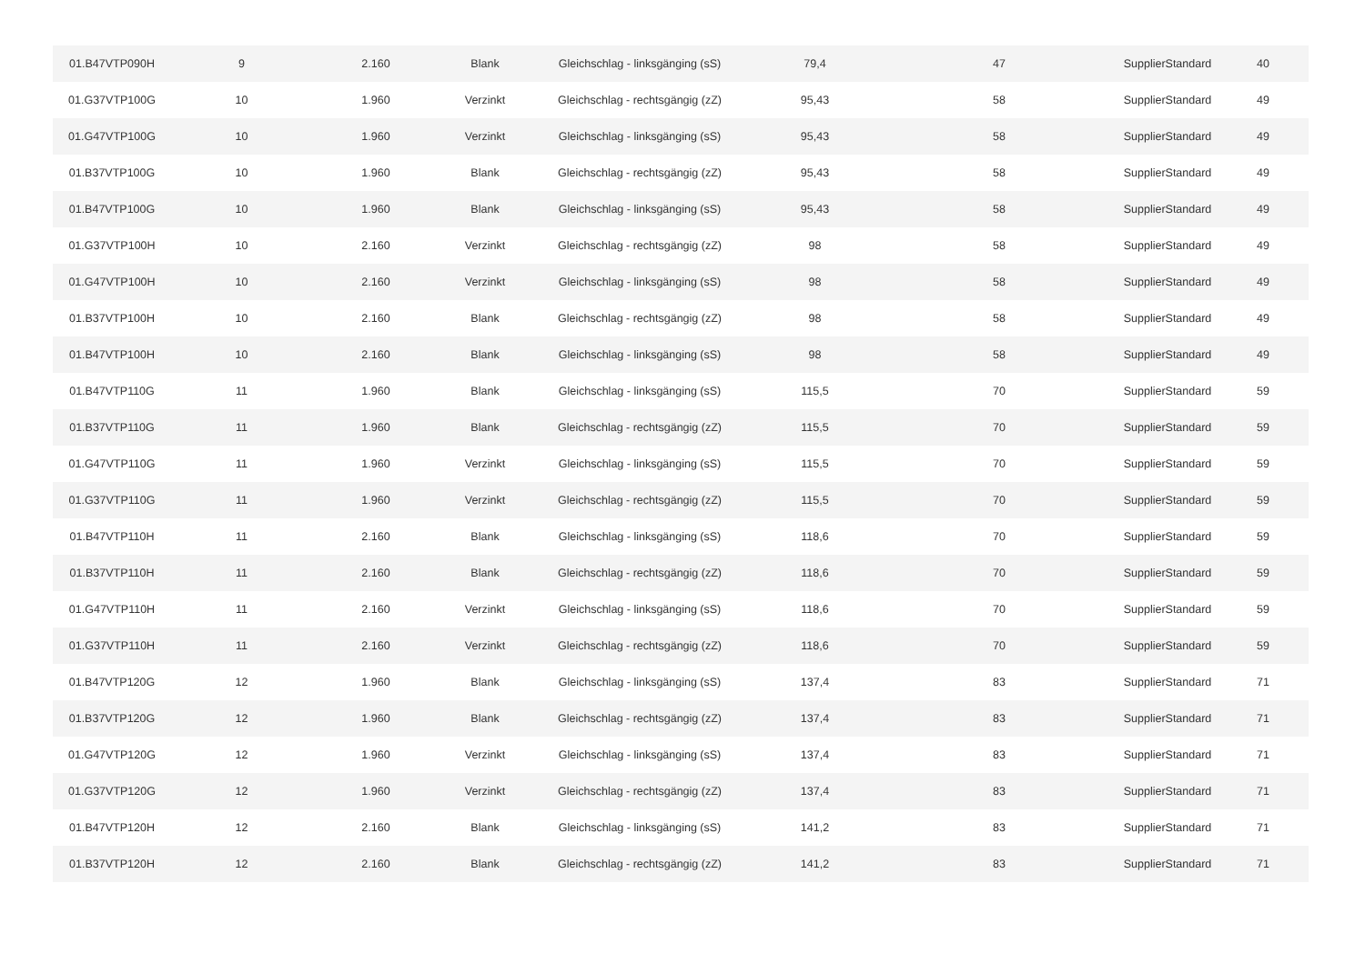| 01.B47VTP090H | 9 | 2.160 | Blank | Gleichschlag - linksgänging (sS) | 79,4 | 47 | SupplierStandard | 40 |
| 01.G37VTP100G | 10 | 1.960 | Verzinkt | Gleichschlag - rechtsgängig (zZ) | 95,43 | 58 | SupplierStandard | 49 |
| 01.G47VTP100G | 10 | 1.960 | Verzinkt | Gleichschlag - linksgänging (sS) | 95,43 | 58 | SupplierStandard | 49 |
| 01.B37VTP100G | 10 | 1.960 | Blank | Gleichschlag - rechtsgängig (zZ) | 95,43 | 58 | SupplierStandard | 49 |
| 01.B47VTP100G | 10 | 1.960 | Blank | Gleichschlag - linksgänging (sS) | 95,43 | 58 | SupplierStandard | 49 |
| 01.G37VTP100H | 10 | 2.160 | Verzinkt | Gleichschlag - rechtsgängig (zZ) | 98 | 58 | SupplierStandard | 49 |
| 01.G47VTP100H | 10 | 2.160 | Verzinkt | Gleichschlag - linksgänging (sS) | 98 | 58 | SupplierStandard | 49 |
| 01.B37VTP100H | 10 | 2.160 | Blank | Gleichschlag - rechtsgängig (zZ) | 98 | 58 | SupplierStandard | 49 |
| 01.B47VTP100H | 10 | 2.160 | Blank | Gleichschlag - linksgänging (sS) | 98 | 58 | SupplierStandard | 49 |
| 01.B47VTP110G | 11 | 1.960 | Blank | Gleichschlag - linksgänging (sS) | 115,5 | 70 | SupplierStandard | 59 |
| 01.B37VTP110G | 11 | 1.960 | Blank | Gleichschlag - rechtsgängig (zZ) | 115,5 | 70 | SupplierStandard | 59 |
| 01.G47VTP110G | 11 | 1.960 | Verzinkt | Gleichschlag - linksgänging (sS) | 115,5 | 70 | SupplierStandard | 59 |
| 01.G37VTP110G | 11 | 1.960 | Verzinkt | Gleichschlag - rechtsgängig (zZ) | 115,5 | 70 | SupplierStandard | 59 |
| 01.B47VTP110H | 11 | 2.160 | Blank | Gleichschlag - linksgänging (sS) | 118,6 | 70 | SupplierStandard | 59 |
| 01.B37VTP110H | 11 | 2.160 | Blank | Gleichschlag - rechtsgängig (zZ) | 118,6 | 70 | SupplierStandard | 59 |
| 01.G47VTP110H | 11 | 2.160 | Verzinkt | Gleichschlag - linksgänging (sS) | 118,6 | 70 | SupplierStandard | 59 |
| 01.G37VTP110H | 11 | 2.160 | Verzinkt | Gleichschlag - rechtsgängig (zZ) | 118,6 | 70 | SupplierStandard | 59 |
| 01.B47VTP120G | 12 | 1.960 | Blank | Gleichschlag - linksgänging (sS) | 137,4 | 83 | SupplierStandard | 71 |
| 01.B37VTP120G | 12 | 1.960 | Blank | Gleichschlag - rechtsgängig (zZ) | 137,4 | 83 | SupplierStandard | 71 |
| 01.G47VTP120G | 12 | 1.960 | Verzinkt | Gleichschlag - linksgänging (sS) | 137,4 | 83 | SupplierStandard | 71 |
| 01.G37VTP120G | 12 | 1.960 | Verzinkt | Gleichschlag - rechtsgängig (zZ) | 137,4 | 83 | SupplierStandard | 71 |
| 01.B47VTP120H | 12 | 2.160 | Blank | Gleichschlag - linksgänging (sS) | 141,2 | 83 | SupplierStandard | 71 |
| 01.B37VTP120H | 12 | 2.160 | Blank | Gleichschlag - rechtsgängig (zZ) | 141,2 | 83 | SupplierStandard | 71 |